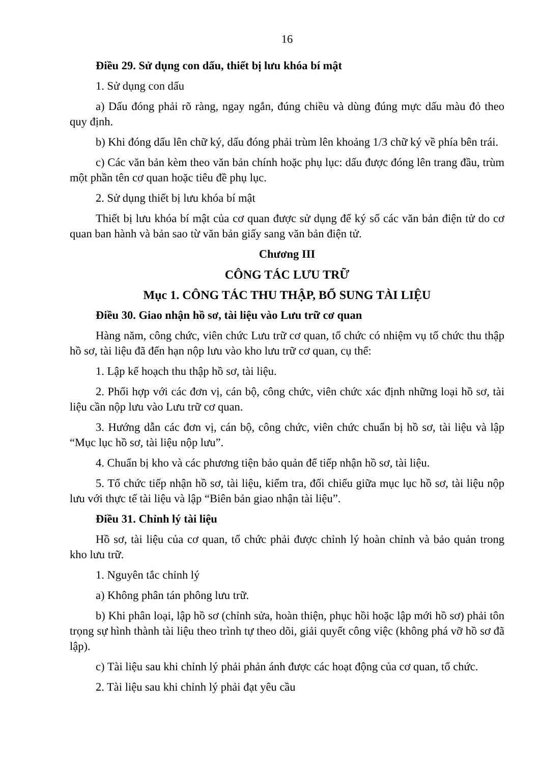16
Điều 29. Sử dụng con dấu, thiết bị lưu khóa bí mật
1. Sử dụng con dấu
a) Dấu đóng phải rõ ràng, ngay ngắn, đúng chiều và dùng đúng mực dấu màu đỏ theo quy định.
b) Khi đóng dấu lên chữ ký, dấu đóng phải trùm lên khoảng 1/3 chữ ký về phía bên trái.
c) Các văn bản kèm theo văn bản chính hoặc phụ lục: dấu được đóng lên trang đầu, trùm một phần tên cơ quan hoặc tiêu đề phụ lục.
2. Sử dụng thiết bị lưu khóa bí mật
Thiết bị lưu khóa bí mật của cơ quan được sử dụng để ký số các văn bản điện tử do cơ quan ban hành và bản sao từ văn bản giấy sang văn bản điện tử.
Chương III
CÔNG TÁC LƯU TRỮ
Mục 1. CÔNG TÁC THU THẬP, BỔ SUNG TÀI LIỆU
Điều 30. Giao nhận hồ sơ, tài liệu vào Lưu trữ cơ quan
Hàng năm, công chức, viên chức Lưu trữ cơ quan, tổ chức có nhiệm vụ tổ chức thu thập hồ sơ, tài liệu đã đến hạn nộp lưu vào kho lưu trữ cơ quan, cụ thể:
1. Lập kế hoạch thu thập hồ sơ, tài liệu.
2. Phối hợp với các đơn vị, cán bộ, công chức, viên chức xác định những loại hồ sơ, tài liệu cần nộp lưu vào Lưu trữ cơ quan.
3. Hướng dẫn các đơn vị, cán bộ, công chức, viên chức chuẩn bị hồ sơ, tài liệu và lập “Mục lục hồ sơ, tài liệu nộp lưu”.
4. Chuẩn bị kho và các phương tiện bảo quản để tiếp nhận hồ sơ, tài liệu.
5. Tổ chức tiếp nhận hồ sơ, tài liệu, kiểm tra, đối chiếu giữa mục lục hồ sơ, tài liệu nộp lưu với thực tế tài liệu và lập “Biên bản giao nhận tài liệu”.
Điều 31. Chỉnh lý tài liệu
Hồ sơ, tài liệu của cơ quan, tổ chức phải được chỉnh lý hoàn chỉnh và bảo quản trong kho lưu trữ.
1. Nguyên tắc chỉnh lý
a) Không phân tán phông lưu trữ.
b) Khi phân loại, lập hồ sơ (chỉnh sửa, hoàn thiện, phục hồi hoặc lập mới hồ sơ) phải tôn trọng sự hình thành tài liệu theo trình tự theo dõi, giải quyết công việc (không phá vỡ hồ sơ đã lập).
c) Tài liệu sau khi chỉnh lý phải phản ánh được các hoạt động của cơ quan, tổ chức.
2. Tài liệu sau khi chỉnh lý phải đạt yêu cầu